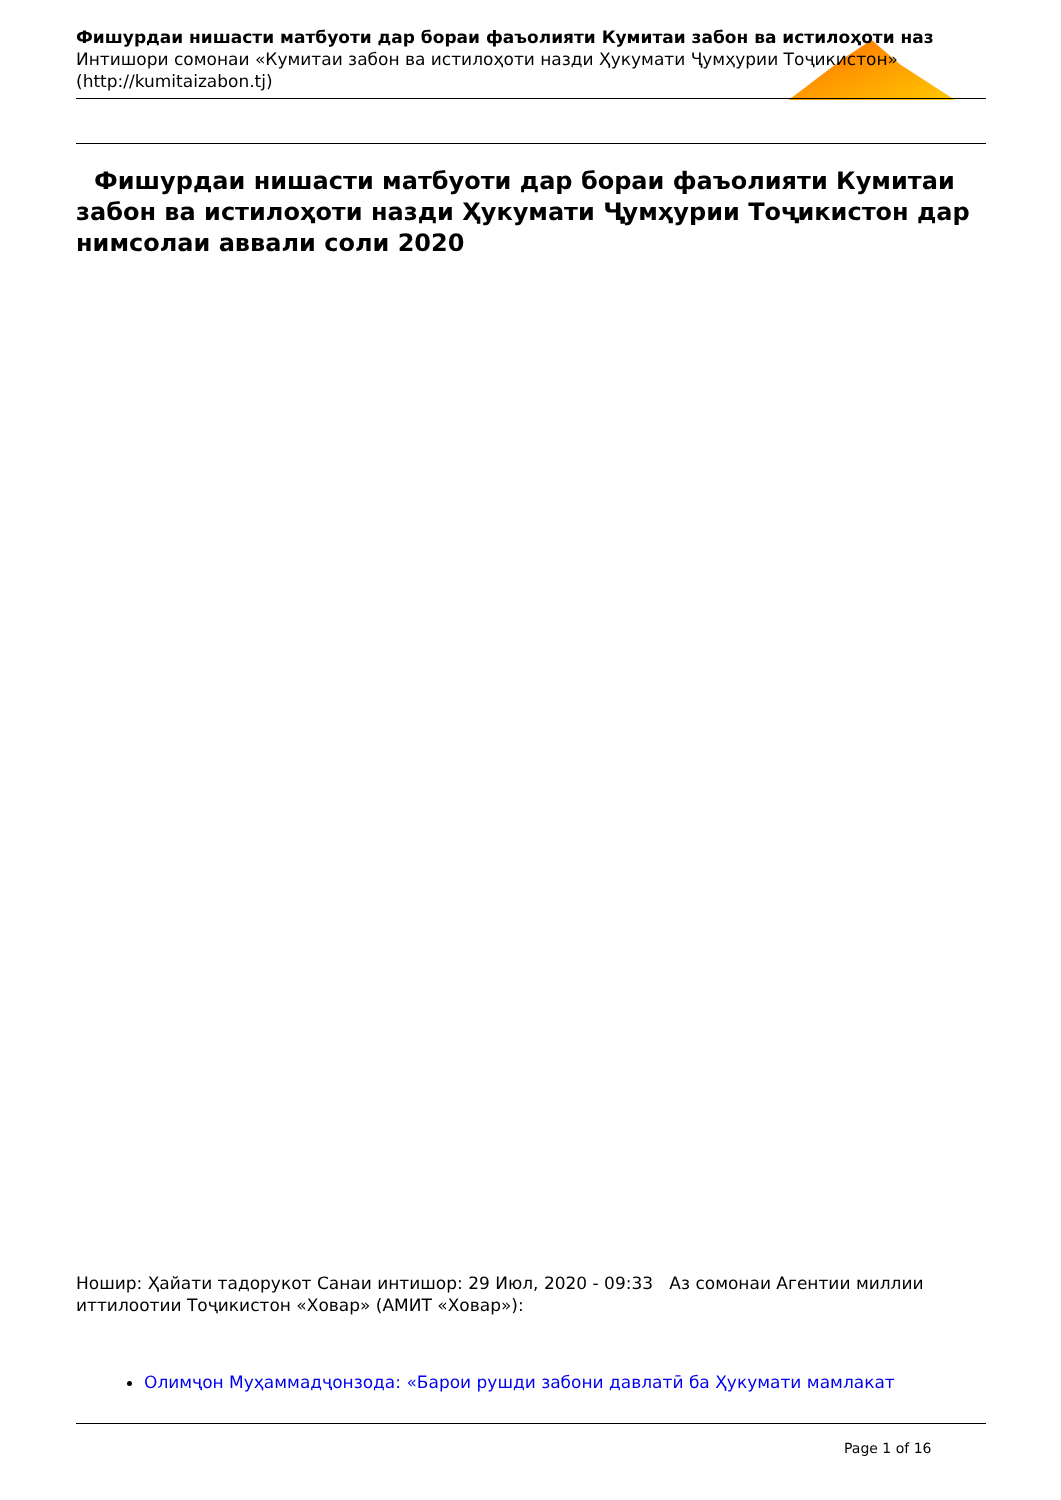Фишурдаи нишасти матбуоти дар бораи фаъолияти Кумитаи забон ва истилоҳоти наз
Интишори сомонаи «Кумитаи забон ва истилоҳоти назди Ҳукумати Ҷумҳурии Тоҷикистон»
(http://kumitaizabon.tj)
Фишурдаи нишасти матбуоти дар бораи фаъолияти Кумитаи забон ва истилоҳоти назди Ҳукумати Ҷумҳурии Тоҷикистон дар нимсолаи аввали соли 2020
Ношир: Ҳайати тадорукот Санаи интишор: 29 Июл, 2020 - 09:33 Аз сомонаи Агентии миллии иттилоотии Тоҷикистон «Ховар» (АМИТ «Ховар»):
Олимҷон Муҳаммадҷонзода: «Барои рушди забони давлатӣ ба Ҳукумати мамлакат
Page 1 of 16